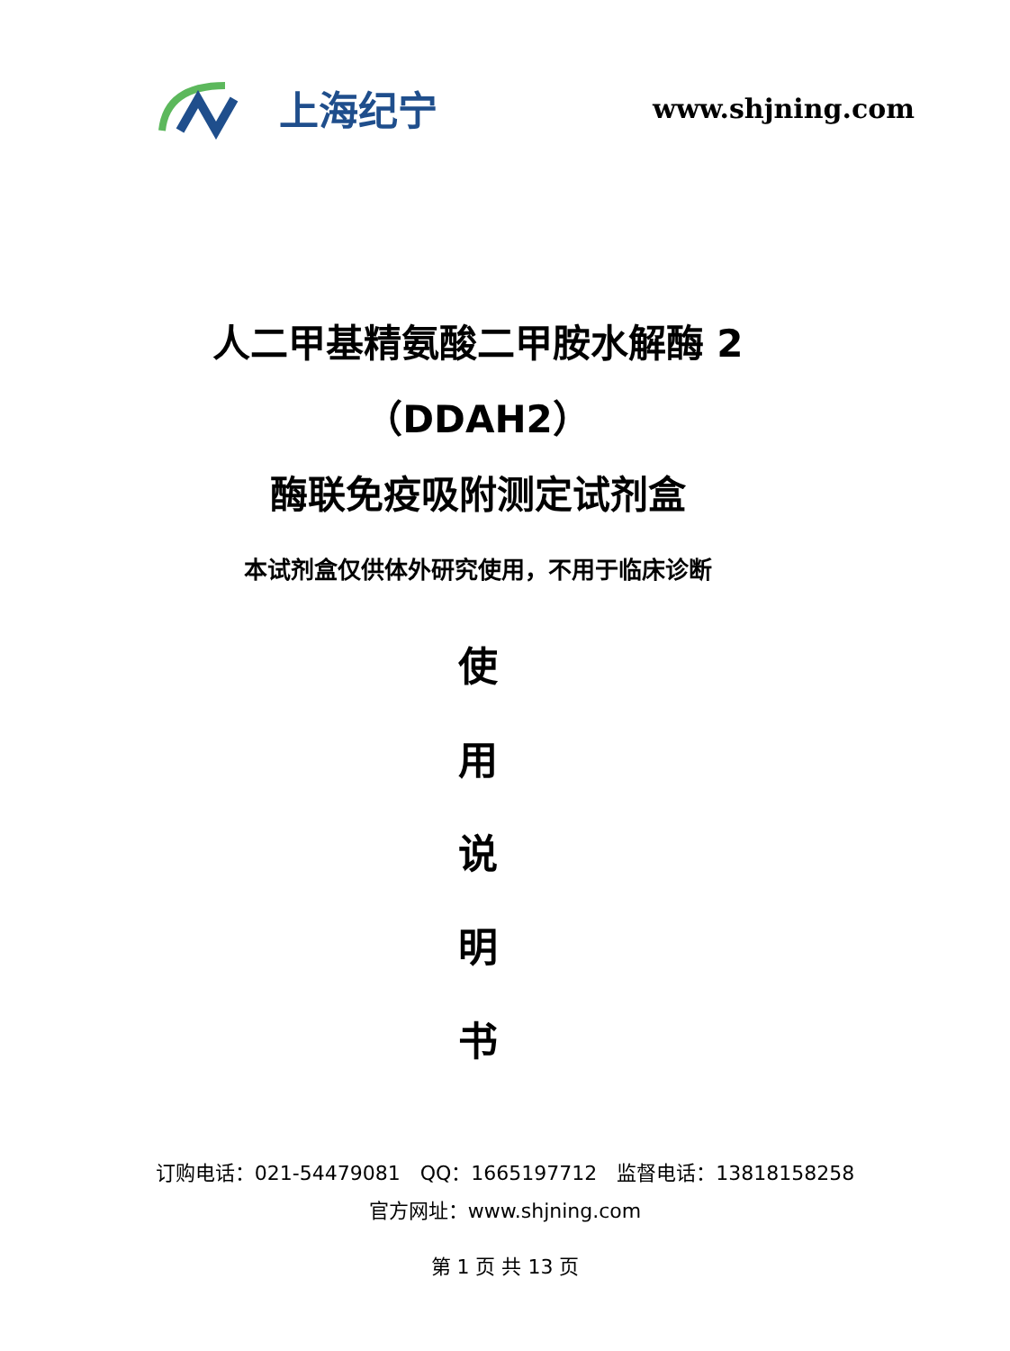上海纪宁
www.shjning.com
人二甲基精氨酸二甲胺水解酶 2
（DDAH2）
酶联免疫吸附测定试剂盒
本试剂盒仅供体外研究使用，不用于临床诊断
使
用
说
明
书
订购电话：021-54479081　QQ：1665197712　监督电话：13818158258
官方网址：www.shjning.com
第 1 页 共 13 页